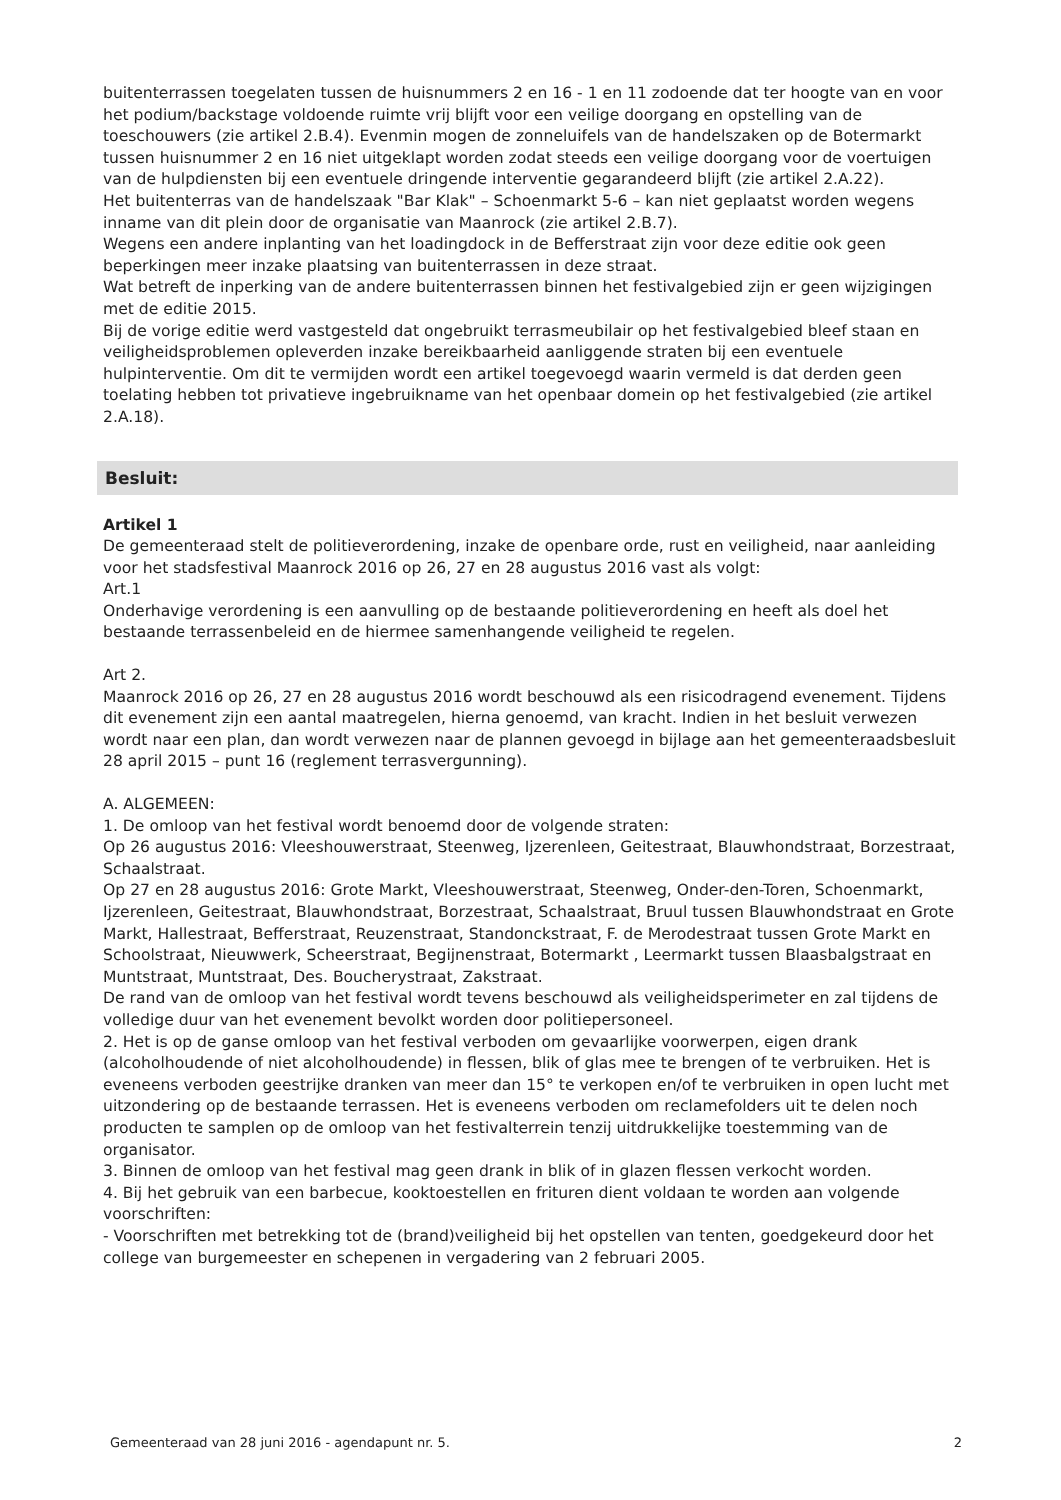buitenterrassen toegelaten tussen de huisnummers 2 en 16 - 1 en 11 zodoende dat ter hoogte van en voor het podium/backstage voldoende ruimte vrij blijft voor een veilige doorgang en opstelling van de toeschouwers (zie artikel 2.B.4). Evenmin mogen de zonneluifels van de handelszaken op de Botermarkt tussen huisnummer 2 en 16 niet uitgeklapt worden zodat steeds een veilige doorgang voor de voertuigen van de hulpdiensten bij een eventuele dringende interventie gegarandeerd blijft (zie artikel 2.A.22).
Het buitenterras van de handelszaak "Bar Klak" – Schoenmarkt 5-6 – kan niet geplaatst worden wegens inname van dit plein door de organisatie van Maanrock (zie artikel 2.B.7).
Wegens een andere inplanting van het loadingdock in de Befferstraat zijn voor deze editie ook geen beperkingen meer inzake plaatsing van buitenterrassen in deze straat.
Wat betreft de inperking van de andere buitenterrassen binnen het festivalgebied zijn er geen wijzigingen met de editie 2015.
Bij de vorige editie werd vastgesteld dat ongebruikt terrasmeubilair op het festivalgebied bleef staan en veiligheidsproblemen opleverden inzake bereikbaarheid aanliggende straten bij een eventuele hulpinterventie. Om dit te vermijden wordt een artikel toegevoegd waarin vermeld is dat derden geen toelating hebben tot privatieve ingebruikname van het openbaar domein op het festivalgebied (zie artikel 2.A.18).
Besluit:
Artikel 1
De gemeenteraad stelt de politieverordening, inzake de openbare orde, rust en veiligheid, naar aanleiding voor het stadsfestival Maanrock 2016 op 26, 27 en 28 augustus 2016 vast als volgt:
Art.1
Onderhavige verordening is een aanvulling op de bestaande politieverordening en heeft als doel het bestaande terrassenbeleid en de hiermee samenhangende veiligheid te regelen.
Art 2.
Maanrock 2016 op 26, 27 en 28 augustus 2016 wordt beschouwd als een risicodragend evenement. Tijdens dit evenement zijn een aantal maatregelen, hierna genoemd, van kracht. Indien in het besluit verwezen wordt naar een plan, dan wordt verwezen naar de plannen gevoegd in bijlage aan het gemeenteraadsbesluit 28 april 2015 – punt 16 (reglement terrasvergunning).
A. ALGEMEEN:
1. De omloop van het festival wordt benoemd door de volgende straten:
Op 26 augustus 2016: Vleeshouwerstraat, Steenweg, Ijzerenleen, Geitestraat, Blauwhondstraat, Borzestraat, Schaalstraat.
Op 27 en 28 augustus 2016: Grote Markt, Vleeshouwerstraat, Steenweg, Onder-den-Toren, Schoenmarkt, Ijzerenleen, Geitestraat, Blauwhondstraat, Borzestraat, Schaalstraat, Bruul tussen Blauwhondstraat en Grote Markt, Hallestraat, Befferstraat, Reuzenstraat, Standonckstraat, F. de Merodestraat tussen Grote Markt en Schoolstraat, Nieuwwerk, Scheerstraat, Begijnenstraat, Botermarkt , Leermarkt tussen Blaasbalgstraat en Muntstraat, Muntstraat, Des. Boucherystraat, Zakstraat.
De rand van de omloop van het festival wordt tevens beschouwd als veiligheidsperimeter en zal tijdens de volledige duur van het evenement bevolkt worden door politiepersoneel.
2. Het is op de ganse omloop van het festival verboden om gevaarlijke voorwerpen, eigen drank (alcoholhoudende of niet alcoholhoudende) in flessen, blik of glas mee te brengen of te verbruiken. Het is eveneens verboden geestrijke dranken van meer dan 15° te verkopen en/of te verbruiken in open lucht met uitzondering op de bestaande terrassen. Het is eveneens verboden om reclamefolders uit te delen noch producten te samplen op de omloop van het festivalterrein tenzij uitdrukkelijke toestemming van de organisator.
3. Binnen de omloop van het festival mag geen drank in blik of in glazen flessen verkocht worden.
4. Bij het gebruik van een barbecue, kooktoestellen en frituren dient voldaan te worden aan volgende voorschriften:
- Voorschriften met betrekking tot de (brand)veiligheid bij het opstellen van tenten, goedgekeurd door het college van burgemeester en schepenen in vergadering van 2 februari 2005.
Gemeenteraad van 28 juni 2016 - agendapunt nr. 5. 2